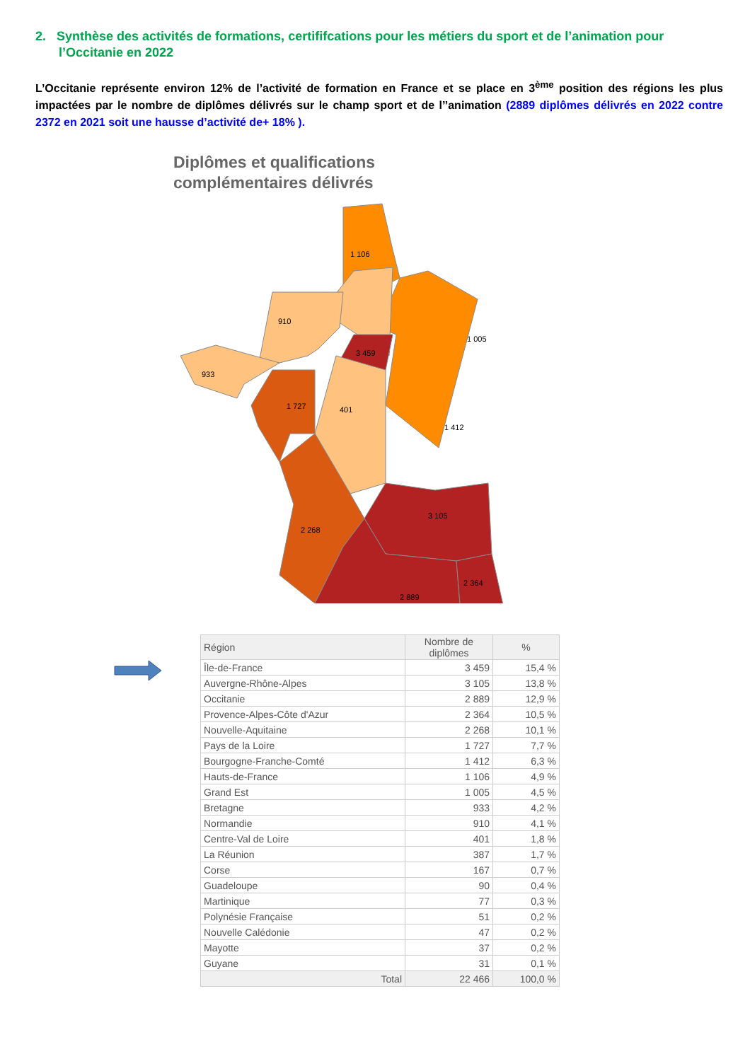2. Synthèse des activités de formations, certififcations pour les métiers du sport et de l’animation pour l’Occitanie en 2022
L’Occitanie représente environ 12% de l’activité de formation en France et se place en 3<sup>ème</sup> position des régions les plus impactées par le nombre de diplômes délivrés sur le champ sport et de l’’animation (2889 diplômes délivrés en 2022 contre 2372 en 2021 soit une hausse d’activité de+ 18% ).
Diplômes et qualifications
complémentaires délivrés
1 106
910
1 005
3 459
933
1 727
401
1 412
3 105
2 268
2 889
2 364
| Région | Nombre de diplômes | % |
| --- | --- | --- |
| Île-de-France | 3 459 | 15,4 % |
| Auvergne-Rhône-Alpes | 3 105 | 13,8 % |
| Occitanie | 2 889 | 12,9 % |
| Provence-Alpes-Côte d'Azur | 2 364 | 10,5 % |
| Nouvelle-Aquitaine | 2 268 | 10,1 % |
| Pays de la Loire | 1 727 | 7,7 % |
| Bourgogne-Franche-Comté | 1 412 | 6,3 % |
| Hauts-de-France | 1 106 | 4,9 % |
| Grand Est | 1 005 | 4,5 % |
| Bretagne | 933 | 4,2 % |
| Normandie | 910 | 4,1 % |
| Centre-Val de Loire | 401 | 1,8 % |
| La Réunion | 387 | 1,7 % |
| Corse | 167 | 0,7 % |
| Guadeloupe | 90 | 0,4 % |
| Martinique | 77 | 0,3 % |
| Polynésie Française | 51 | 0,2 % |
| Nouvelle Calédonie | 47 | 0,2 % |
| Mayotte | 37 | 0,2 % |
| Guyane | 31 | 0,1 % |
| Total | 22 466 | 100,0 % |